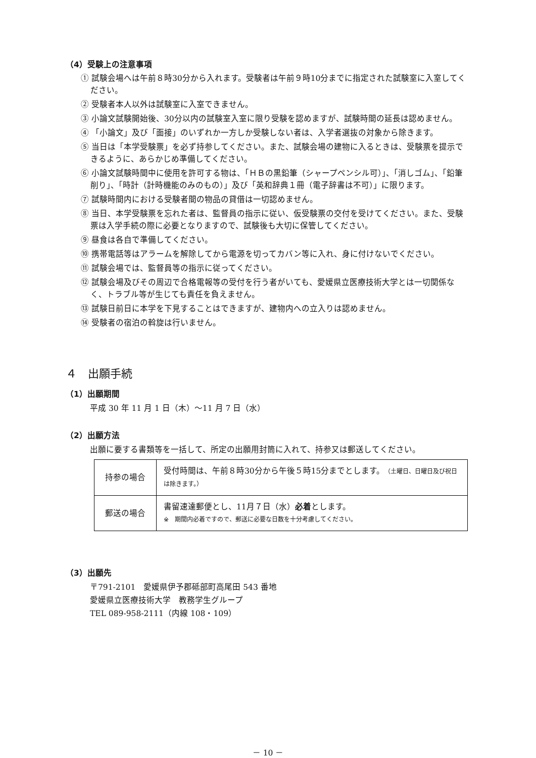（4）受験上の注意事項
① 試験会場へは午前８時30分から入れます。受験者は午前９時10分までに指定された試験室に入室してください。
② 受験者本人以外は試験室に入室できません。
③ 小論文試験開始後、30分以内の試験室入室に限り受験を認めますが、試験時間の延長は認めません。
④ 「小論文」及び「面接」のいずれか一方しか受験しない者は、入学者選抜の対象から除きます。
⑤ 当日は「本学受験票」を必ず持参してください。また、試験会場の建物に入るときは、受験票を提示できるように、あらかじめ準備してください。
⑥ 小論文試験時間中に使用を許可する物は、「ＨＢの黒鉛筆（シャープペンシル可）」、「消しゴム」、「鉛筆削り」、「時計（計時機能のみのもの）」及び「英和辞典１冊（電子辞書は不可）」に限ります。
⑦ 試験時間内における受験者間の物品の貸借は一切認めません。
⑧ 当日、本学受験票を忘れた者は、監督員の指示に従い、仮受験票の交付を受けてください。また、受験票は入学手続の際に必要となりますので、試験後も大切に保管してください。
⑨ 昼食は各自で準備してください。
⑩ 携帯電話等はアラームを解除してから電源を切ってカバン等に入れ、身に付けないでください。
⑪ 試験会場では、監督員等の指示に従ってください。
⑫ 試験会場及びその周辺で合格電報等の受付を行う者がいても、愛媛県立医療技術大学とは一切関係なく、トラブル等が生じても責任を負えません。
⑬ 試験日前日に本学を下見することはできますが、建物内への立入りは認めません。
⑭ 受験者の宿泊の斡旋は行いません。
４　出願手続
（1）出願期間
平成 30 年 11 月 1 日（木）～11 月 7 日（水）
（2）出願方法
出願に要する書類等を一括して、所定の出願用封筒に入れて、持参又は郵送してください。
| 持参の場合 | 受付時間は、午前８時30分から午後５時15分までとします。 （土曜日、日曜日及び祝日は除きます。） |
| 郵送の場合 | 書留速達郵便とし、11月７日（水） 必着 とします。 ※ 期間内必着ですので、郵送に必要な日数を十分考慮してください。 |
（3）出願先
〒791-2101　愛媛県伊予郡砥部町高尾田 543 番地
愛媛県立医療技術大学　教務学生グループ
TEL 089-958-2111（内線 108・109）
－ 10 －